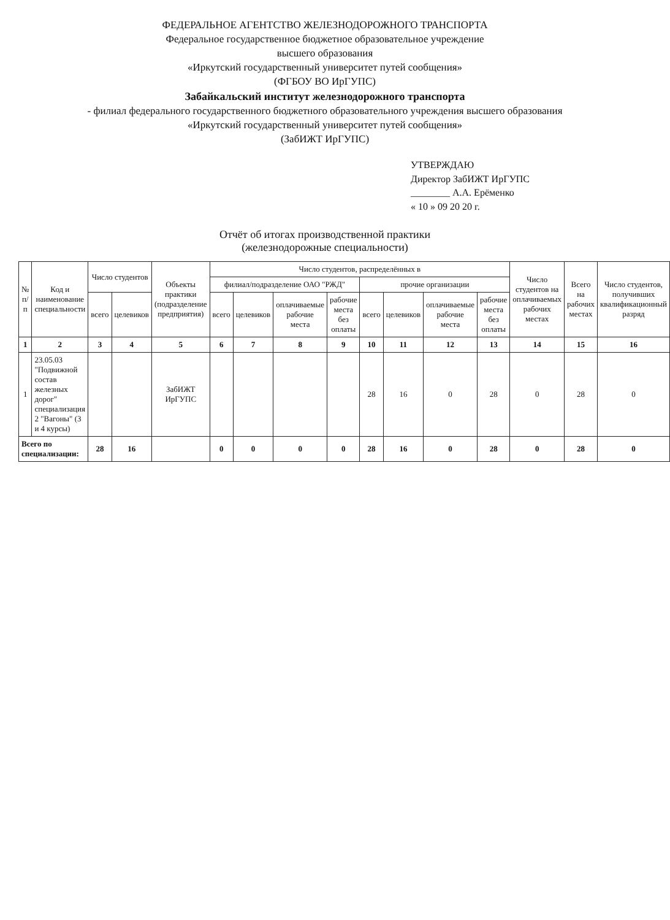ФЕДЕРАЛЬНОЕ АГЕНТСТВО ЖЕЛЕЗНОДОРОЖНОГО ТРАНСПОРТА
Федеральное государственное бюджетное образовательное учреждение
высшего образования
«Иркутский государственный университет путей сообщения»
(ФГБОУ ВО ИрГУПС)
Забайкальский институт железнодорожного транспорта
- филиал федерального государственного бюджетного образовательного учреждения высшего образования
«Иркутский государственный университет путей сообщения»
(ЗабИЖТ ИрГУПС)
УТВЕРЖДАЮ
Директор ЗабИЖТ ИрГУПС
________ А.А. Ерёменко
« 10 » 09 20 20 г.
Отчёт об итогах производственной практики
(железнодорожные специальности)
| № п/п | Код и наименование специальности | Число студентов | | Объекты практики (подразделение предприятия) | Число студентов, распределённых в | | | | | | | | Число студентов на оплачиваемых рабочих местах | Всего на рабочих местах | Число студентов, получивших квалификационный разряд |
| --- | --- | --- | --- | --- | --- | --- | --- | --- | --- | --- | --- | --- | --- | --- | --- |
| | | | | | филиал/подразделение ОАО "РЖД" | | | | прочие организации | | | | | | |
| | | всего | целевиков | | всего | целевиков | оплачиваемые рабочие места | рабочие места без оплаты | всего | целевиков | оплачиваемые рабочие места | рабочие места без оплаты | | | |
| 1 | 2 | 3 | 4 | 5 | 6 | 7 | 8 | 9 | 10 | 11 | 12 | 13 | 14 | 15 | 16 |
| 1 | 23.05.03 "Подвижной состав железных дорог" специализация 2 "Вагоны" (3 и 4 курсы) | | | ЗабИЖТ ИрГУПС | | | | | 28 | 16 | 0 | 28 | 0 | 28 | 0 |
| Всего по специализации: | | 28 | 16 | | 0 | 0 | 0 | 0 | 28 | 16 | 0 | 28 | 0 | 28 | 0 |